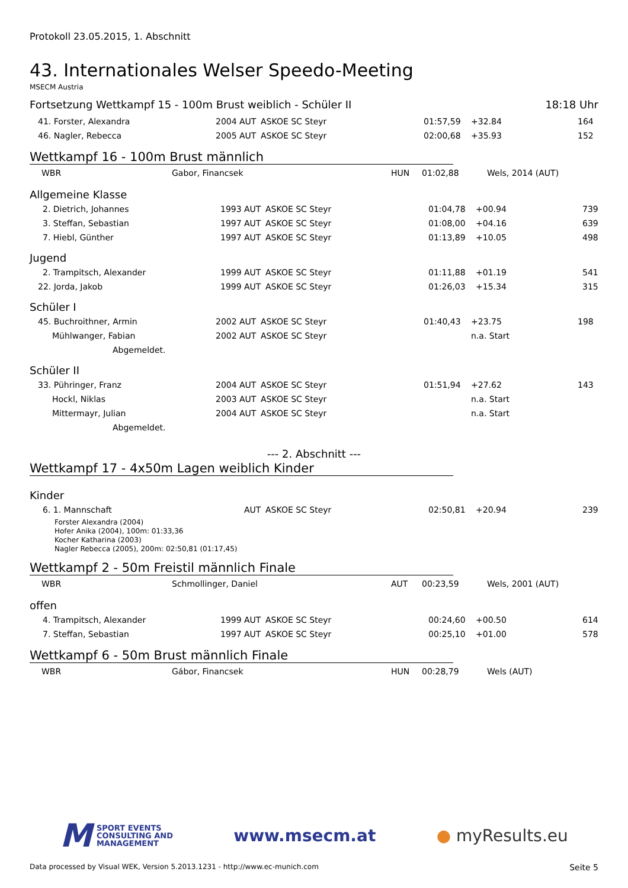Protokoll 23.05.2015, 1. Abschnitt
43. Internationales Welser Speedo-Meeting
MSECM Austria
Fortsetzung Wettkampf 15 - 100m Brust weiblich - Schüler II 18:18 Uhr
| 41. Forster, Alexandra | 2004 | AUT | ASKOE SC Steyr | 01:57,59 | +32.84 | 164 |
| 46. Nagler, Rebecca | 2005 | AUT | ASKOE SC Steyr | 02:00,68 | +35.93 | 152 |
Wettkampf 16 - 100m Brust männlich
| WBR | Gabor, Financsek | HUN | 01:02,88 | Wels, 2014 (AUT) |
Allgemeine Klasse
| 2. Dietrich, Johannes | 1993 | AUT | ASKOE SC Steyr | 01:04,78 | +00.94 | 739 |
| 3. Steffan, Sebastian | 1997 | AUT | ASKOE SC Steyr | 01:08,00 | +04.16 | 639 |
| 7. Hiebl, Günther | 1997 | AUT | ASKOE SC Steyr | 01:13,89 | +10.05 | 498 |
Jugend
| 2. Trampitsch, Alexander | 1999 | AUT | ASKOE SC Steyr | 01:11,88 | +01.19 | 541 |
| 22. Jorda, Jakob | 1999 | AUT | ASKOE SC Steyr | 01:26,03 | +15.34 | 315 |
Schüler I
| 45. Buchroithner, Armin | 2002 | AUT | ASKOE SC Steyr | 01:40,43 | +23.75 | 198 |
| Mühlwanger, Fabian | 2002 | AUT | ASKOE SC Steyr | | n.a. Start | |
| Abgemeldet. | | | | | | |
Schüler II
| 33. Pühringer, Franz | 2004 | AUT | ASKOE SC Steyr | 01:51,94 | +27.62 | 143 |
| Hockl, Niklas | 2003 | AUT | ASKOE SC Steyr | | n.a. Start | |
| Mittermayr, Julian | 2004 | AUT | ASKOE SC Steyr | | n.a. Start | |
| Abgemeldet. | | | | | | |
--- 2. Abschnitt ---
Wettkampf 17 - 4x50m Lagen weiblich Kinder
Kinder
| 6. 1. Mannschaft | AUT | ASKOE SC Steyr | 02:50,81 | +20.94 | 239 |
Forster Alexandra (2004)
Hofer Anika (2004), 100m: 01:33,36
Kocher Katharina (2003)
Nagler Rebecca (2005), 200m: 02:50,81 (01:17,45)
Wettkampf 2 - 50m Freistil männlich Finale
| WBR | Schmollinger, Daniel | AUT | 00:23,59 | Wels, 2001 (AUT) |
offen
| 4. Trampitsch, Alexander | 1999 | AUT | ASKOE SC Steyr | 00:24,60 | +00.50 | 614 |
| 7. Steffan, Sebastian | 1997 | AUT | ASKOE SC Steyr | 00:25,10 | +01.00 | 578 |
Wettkampf 6 - 50m Brust männlich Finale
| WBR | Gábor, Financsek | HUN | 00:28,79 | Wels (AUT) |
M SPORT EVENTS
CONSULTING AND
MANAGEMENT
www.msecm.at ● myResults.eu
Data processed by Visual WEK, Version 5.2013.1231 - http://www.ec-munich.com Seite 5